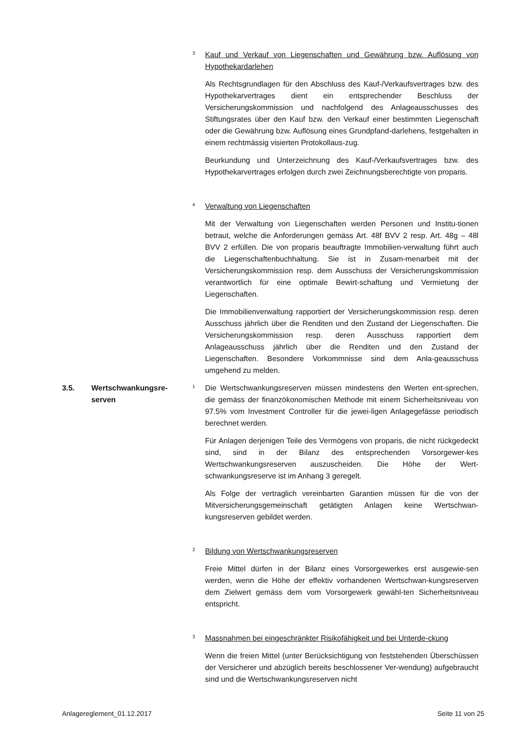3
Kauf und Verkauf von Liegenschaften und Gewährung bzw. Auflösung von Hypothekardarlehen
Als Rechtsgrundlagen für den Abschluss des Kauf-/Verkaufsvertrages bzw. des Hypothekarvertrages dient ein entsprechender Beschluss der Versicherungskommission und nachfolgend des Anlageausschusses des Stiftungsrates über den Kauf bzw. den Verkauf einer bestimmten Liegenschaft oder die Gewährung bzw. Auflösung eines Grundpfand-darlehens, festgehalten in einem rechtmässig visierten Protokollaus-zug.
Beurkundung und Unterzeichnung des Kauf-/Verkaufsvertrages bzw. des Hypothekarvertrages erfolgen durch zwei Zeichnungsberechtigte von proparis.
4
Verwaltung von Liegenschaften
Mit der Verwaltung von Liegenschaften werden Personen und Institu-tionen betraut, welche die Anforderungen gemäss Art. 48f BVV 2 resp. Art. 48g – 48l BVV 2 erfüllen. Die von proparis beauftragte Immobilien-verwaltung führt auch die Liegenschaftenbuchhaltung. Sie ist in Zusam-menarbeit mit der Versicherungskommission resp. dem Ausschuss der Versicherungskommission verantwortlich für eine optimale Bewirt-schaftung und Vermietung der Liegenschaften.
Die Immobilienverwaltung rapportiert der Versicherungskommission resp. deren Ausschuss jährlich über die Renditen und den Zustand der Liegenschaften. Die Versicherungskommission resp. deren Ausschuss rapportiert dem Anlageausschuss jährlich über die Renditen und den Zustand der Liegenschaften. Besondere Vorkommnisse sind dem Anla-geausschuss umgehend zu melden.
3.5. Wertschwankungsre-
serven
1
Die Wertschwankungsreserven müssen mindestens den Werten ent-sprechen, die gemäss der finanzökonomischen Methode mit einem Sicherheitsniveau von 97.5% vom Investment Controller für die jewei-ligen Anlagegefässe periodisch berechnet werden.
Für Anlagen derjenigen Teile des Vermögens von proparis, die nicht rückgedeckt sind, sind in der Bilanz des entsprechenden Vorsorgewer-kes Wertschwankungsreserven auszuscheiden. Die Höhe der Wert-schwankungsreserve ist im Anhang 3 geregelt.
Als Folge der vertraglich vereinbarten Garantien müssen für die von der Mitversicherungsgemeinschaft getätigten Anlagen keine Wertschwan-kungsreserven gebildet werden.
2
Bildung von Wertschwankungsreserven
Freie Mittel dürfen in der Bilanz eines Vorsorgewerkes erst ausgewie-sen werden, wenn die Höhe der effektiv vorhandenen Wertschwan-kungsreserven dem Zielwert gemäss dem vom Vorsorgewerk gewähl-ten Sicherheitsniveau entspricht.
3
Massnahmen bei eingeschränkter Risikofähigkeit und bei Unterde-ckung
Wenn die freien Mittel (unter Berücksichtigung von feststehenden Überschüssen der Versicherer und abzüglich bereits beschlossener Ver-wendung) aufgebraucht sind und die Wertschwankungsreserven nicht
Anlagereglement_01.12.2017 Seite 11 von 25